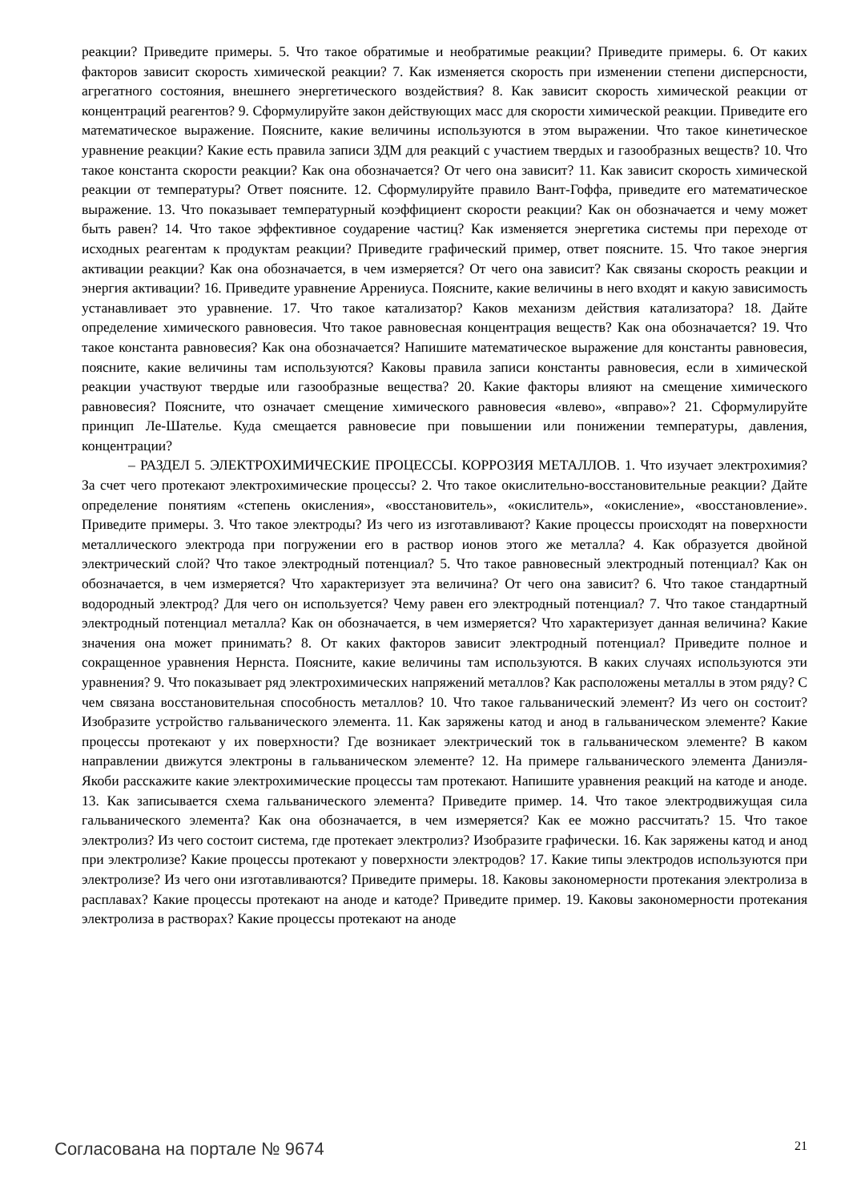реакции? Приведите примеры. 5. Что такое обратимые и необратимые реакции? Приведите примеры. 6. От каких факторов зависит скорость химической реакции? 7. Как изменяется скорость при изменении степени дисперсности, агрегатного состояния, внешнего энергетического воздействия? 8. Как зависит скорость химической реакции от концентраций реагентов? 9. Сформулируйте закон действующих масс для скорости химической реакции. Приведите его математическое выражение. Поясните, какие величины используются в этом выражении. Что такое кинетическое уравнение реакции? Какие есть правила записи ЗДМ для реакций с участием твердых и газообразных веществ? 10. Что такое константа скорости реакции? Как она обозначается? От чего она зависит? 11. Как зависит скорость химической реакции от температуры? Ответ поясните. 12. Сформулируйте правило Вант-Гоффа, приведите его математическое выражение. 13. Что показывает температурный коэффициент скорости реакции? Как он обозначается и чему может быть равен? 14. Что такое эффективное соударение частиц? Как изменяется энергетика системы при переходе от исходных реагентам к продуктам реакции? Приведите графический пример, ответ поясните. 15. Что такое энергия активации реакции? Как она обозначается, в чем измеряется? От чего она зависит? Как связаны скорость реакции и энергия активации? 16. Приведите уравнение Аррениуса. Поясните, какие величины в него входят и какую зависимость устанавливает это уравнение. 17. Что такое катализатор? Каков механизм действия катализатора? 18. Дайте определение химического равновесия. Что такое равновесная концентрация веществ? Как она обозначается? 19. Что такое константа равновесия? Как она обозначается? Напишите математическое выражение для константы равновесия, поясните, какие величины там используются? Каковы правила записи константы равновесия, если в химической реакции участвуют твердые или газообразные вещества? 20. Какие факторы влияют на смещение химического равновесия? Поясните, что означает смещение химического равновесия «влево», «вправо»? 21. Сформулируйте принцип Ле-Шателье. Куда смещается равновесие при повышении или понижении температуры, давления, концентрации?
– РАЗДЕЛ 5. ЭЛЕКТРОХИМИЧЕСКИЕ ПРОЦЕССЫ. КОРРОЗИЯ МЕТАЛЛОВ. 1. Что изучает электрохимия? За счет чего протекают электрохимические процессы? 2. Что такое окислительно-восстановительные реакции? Дайте определение понятиям «степень окисления», «восстановитель», «окислитель», «окисление», «восстановление». Приведите примеры. 3. Что такое электроды? Из чего из изготавливают? Какие процессы происходят на поверхности металлического электрода при погружении его в раствор ионов этого же металла? 4. Как образуется двойной электрический слой? Что такое электродный потенциал? 5. Что такое равновесный электродный потенциал? Как он обозначается, в чем измеряется? Что характеризует эта величина? От чего она зависит? 6. Что такое стандартный водородный электрод? Для чего он используется? Чему равен его электродный потенциал? 7. Что такое стандартный электродный потенциал металла? Как он обозначается, в чем измеряется? Что характеризует данная величина? Какие значения она может принимать? 8. От каких факторов зависит электродный потенциал? Приведите полное и сокращенное уравнения Нернста. Поясните, какие величины там используются. В каких случаях используются эти уравнения? 9. Что показывает ряд электрохимических напряжений металлов? Как расположены металлы в этом ряду? С чем связана восстановительная способность металлов? 10. Что такое гальванический элемент? Из чего он состоит? Изобразите устройство гальванического элемента. 11. Как заряжены катод и анод в гальваническом элементе? Какие процессы протекают у их поверхности? Где возникает электрический ток в гальваническом элементе? В каком направлении движутся электроны в гальваническом элементе? 12. На примере гальванического элемента Даниэля-Якоби расскажите какие электрохимические процессы там протекают. Напишите уравнения реакций на катоде и аноде. 13. Как записывается схема гальванического элемента? Приведите пример. 14. Что такое электродвижущая сила гальванического элемента? Как она обозначается, в чем измеряется? Как ее можно рассчитать? 15. Что такое электролиз? Из чего состоит система, где протекает электролиз? Изобразите графически. 16. Как заряжены катод и анод при электролизе? Какие процессы протекают у поверхности электродов? 17. Какие типы электродов используются при электролизе? Из чего они изготавливаются? Приведите примеры. 18. Каковы закономерности протекания электролиза в расплавах? Какие процессы протекают на аноде и катоде? Приведите пример. 19. Каковы закономерности протекания электролиза в растворах? Какие процессы протекают на аноде
Согласована на портале № 9674 21